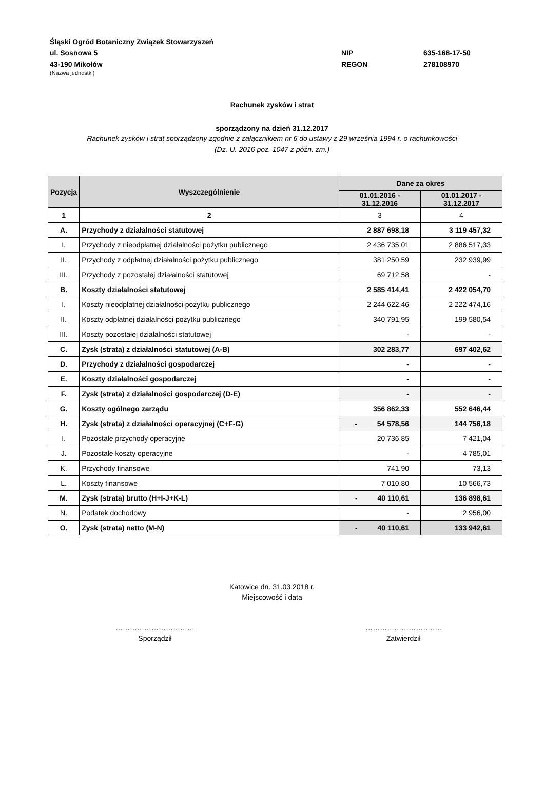Śląski Ogród Botaniczny Związek Stowarzyszeń
ul. Sosnowa 5 NIP 635-168-17-50
43-190 Mikołów REGON 278108970
(Nazwa jednostki)
Rachunek zysków i strat
sporządzony na dzień 31.12.2017
Rachunek zysków i strat sporządzony zgodnie z załącznikiem nr 6 do ustawy z 29 września 1994 r. o rachunkowości
(Dz. U. 2016 poz. 1047 z późn. zm.)
| Pozycja | Wyszczególnienie | Dane za okres | |
| --- | --- | --- | --- |
| | | 01.01.2016 - 31.12.2016 | 01.01.2017 - 31.12.2017 |
| 1 | 2 | 3 | 4 |
| A. | Przychody z działalności statutowej | 2 887 698,18 | 3 119 457,32 |
| I. | Przychody z nieodpłatnej działalności pożytku publicznego | 2 436 735,01 | 2 886 517,33 |
| II. | Przychody z odpłatnej działalności pożytku publicznego | 381 250,59 | 232 939,99 |
| III. | Przychody z pozostałej działalności statutowej | 69 712,58 | - |
| B. | Koszty działalności statutowej | 2 585 414,41 | 2 422 054,70 |
| I. | Koszty nieodpłatnej działalności pożytku publicznego | 2 244 622,46 | 2 222 474,16 |
| II. | Koszty odpłatnej działalności pożytku publicznego | 340 791,95 | 199 580,54 |
| III. | Koszty pozostałej działalności statutowej | - | - |
| C. | Zysk (strata) z działalności statutowej (A-B) | 302 283,77 | 697 402,62 |
| D. | Przychody z działalności gospodarczej | - | - |
| E. | Koszty działalności gospodarczej | - | - |
| F. | Zysk (strata) z działalności gospodarczej (D-E) | - | - |
| G. | Koszty ogólnego zarządu | 356 862,33 | 552 646,44 |
| H. | Zysk (strata) z działalności operacyjnej (C+F-G) | - 54 578,56 | 144 756,18 |
| I. | Pozostałe przychody operacyjne | 20 736,85 | 7 421,04 |
| J. | Pozostałe koszty operacyjne | - | 4 785,01 |
| K. | Przychody finansowe | 741,90 | 73,13 |
| L. | Koszty finansowe | 7 010,80 | 10 566,73 |
| M. | Zysk (strata) brutto (H+I-J+K-L) | - 40 110,61 | 136 898,61 |
| N. | Podatek dochodowy | - | 2 956,00 |
| O. | Zysk (strata) netto (M-N) | - 40 110,61 | 133 942,61 |
Katowice dn. 31.03.2018 r.
Miejscowość i data
……………………………
Sporządził
…………………………..
Zatwierdził